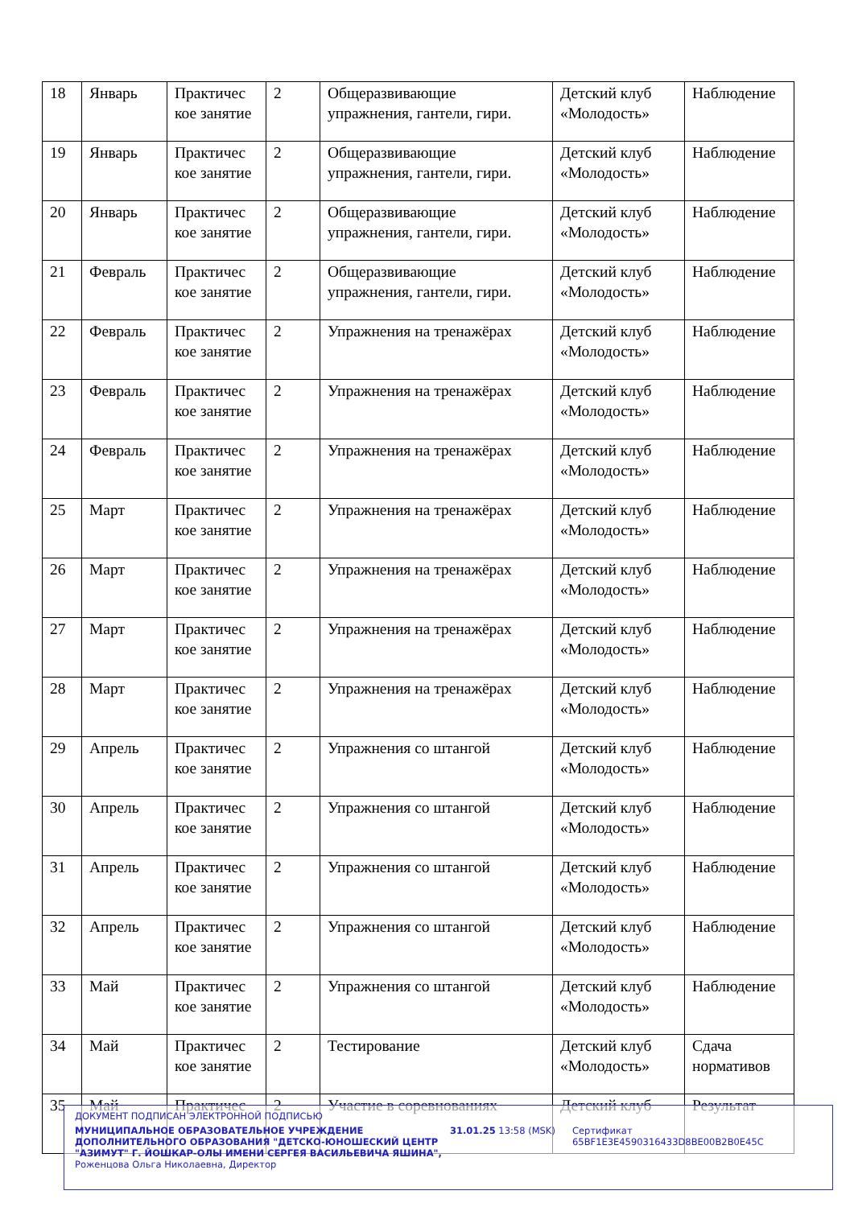| 18 | Январь | Практичес кое занятие | 2 | Общеразвивающие упражнения, гантели, гири. | Детский клуб «Молодость» | Наблюдение |
| 19 | Январь | Практичес кое занятие | 2 | Общеразвивающие упражнения, гантели, гири. | Детский клуб «Молодость» | Наблюдение |
| 20 | Январь | Практичес кое занятие | 2 | Общеразвивающие упражнения, гантели, гири. | Детский клуб «Молодость» | Наблюдение |
| 21 | Февраль | Практичес кое занятие | 2 | Общеразвивающие упражнения, гантели, гири. | Детский клуб «Молодость» | Наблюдение |
| 22 | Февраль | Практичес кое занятие | 2 | Упражнения на тренажёрах | Детский клуб «Молодость» | Наблюдение |
| 23 | Февраль | Практичес кое занятие | 2 | Упражнения на тренажёрах | Детский клуб «Молодость» | Наблюдение |
| 24 | Февраль | Практичес кое занятие | 2 | Упражнения на тренажёрах | Детский клуб «Молодость» | Наблюдение |
| 25 | Март | Практичес кое занятие | 2 | Упражнения на тренажёрах | Детский клуб «Молодость» | Наблюдение |
| 26 | Март | Практичес кое занятие | 2 | Упражнения на тренажёрах | Детский клуб «Молодость» | Наблюдение |
| 27 | Март | Практичес кое занятие | 2 | Упражнения на тренажёрах | Детский клуб «Молодость» | Наблюдение |
| 28 | Март | Практичес кое занятие | 2 | Упражнения на тренажёрах | Детский клуб «Молодость» | Наблюдение |
| 29 | Апрель | Практичес кое занятие | 2 | Упражнения со штангой | Детский клуб «Молодость» | Наблюдение |
| 30 | Апрель | Практичес кое занятие | 2 | Упражнения со штангой | Детский клуб «Молодость» | Наблюдение |
| 31 | Апрель | Практичес кое занятие | 2 | Упражнения со штангой | Детский клуб «Молодость» | Наблюдение |
| 32 | Апрель | Практичес кое занятие | 2 | Упражнения со штангой | Детский клуб «Молодость» | Наблюдение |
| 33 | Май | Практичес кое занятие | 2 | Упражнения со штангой | Детский клуб «Молодость» | Наблюдение |
| 34 | Май | Практичес кое занятие | 2 | Тестирование | Детский клуб «Молодость» | Сдача нормативов |
| 35 | Май | Практичес | 2 | Участие в соревнованиях | Детский клуб | Результат |
ДОКУМЕНТ ПОДПИСАН ЭЛЕКТРОННОЙ ПОДПИСЬЮ
МУНИЦИПАЛЬНОЕ ОБРАЗОВАТЕЛЬНОЕ УЧРЕЖДЕНИЕ ДОПОЛНИТЕЛЬНОГО ОБРАЗОВАНИЯ "ДЕТСКО-ЮНОШЕСКИЙ ЦЕНТР "АЗИМУТ" Г. ЙОШКАР-ОЛЫ ИМЕНИ СЕРГЕЯ ВАСИЛЬЕВИЧА ЯШИНА",
Роженцова Ольга Николаевна, Директор
31.01.25 13:58 (MSK) Сертификат 65BF1E3E4590316433D8BE00B2B0E45C